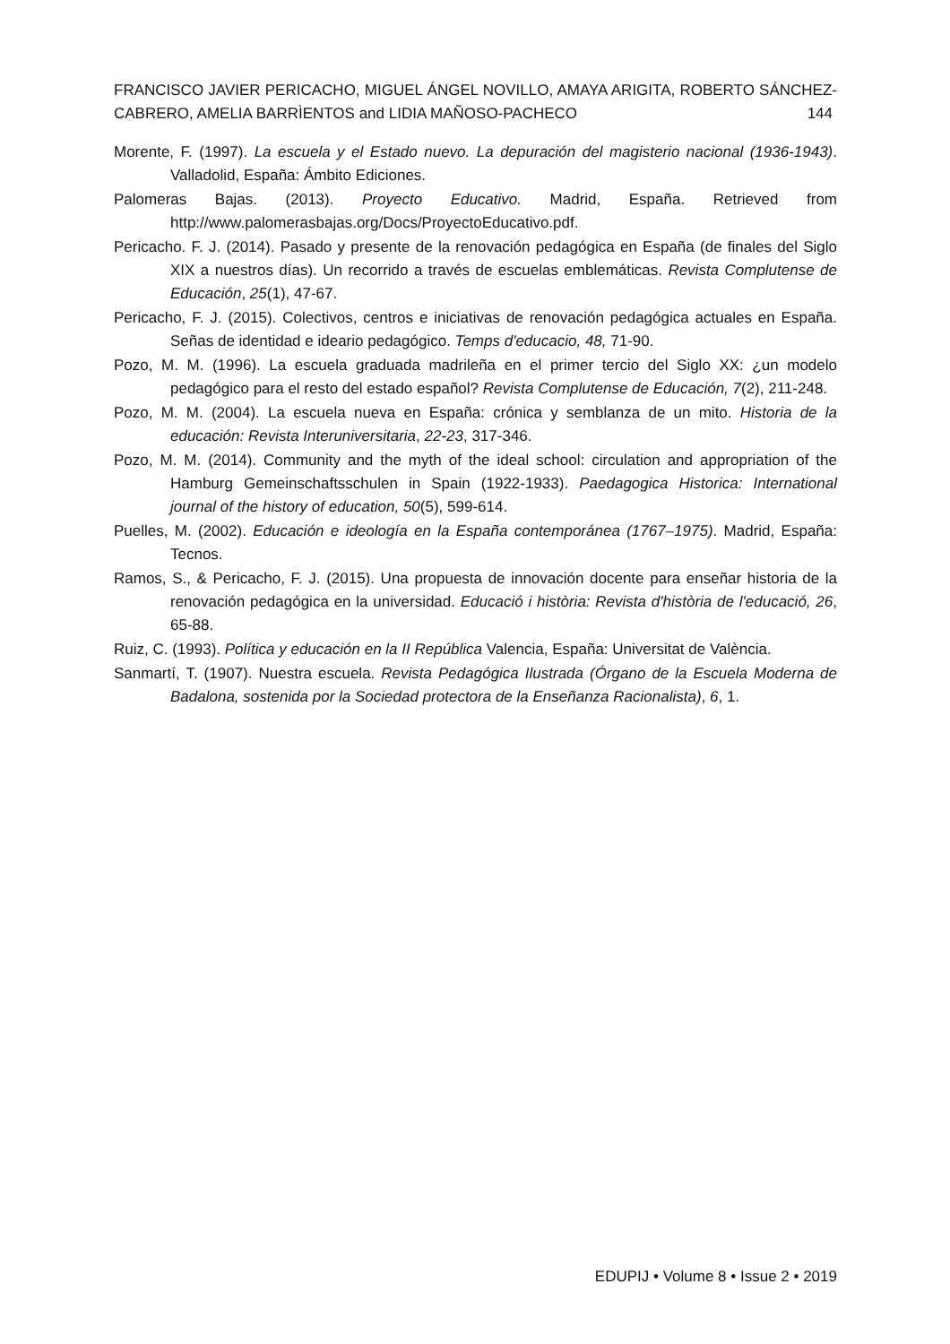FRANCISCO JAVIER PERICACHO, MIGUEL ÁNGEL NOVILLO, AMAYA ARIGITA, ROBERTO SÁNCHEZ-CABRERO, AMELIA BARRÌENTOS and LIDIA MAÑOSO-PACHECO 144
Morente, F. (1997). La escuela y el Estado nuevo. La depuración del magisterio nacional (1936-1943). Valladolid, España: Ámbito Ediciones.
Palomeras Bajas. (2013). Proyecto Educativo. Madrid, España. Retrieved from http://www.palomerasbajas.org/Docs/ProyectoEducativo.pdf.
Pericacho. F. J. (2014). Pasado y presente de la renovación pedagógica en España (de finales del Siglo XIX a nuestros días). Un recorrido a través de escuelas emblemáticas. Revista Complutense de Educación, 25(1), 47-67.
Pericacho, F. J. (2015). Colectivos, centros e iniciativas de renovación pedagógica actuales en España. Señas de identidad e ideario pedagógico. Temps d'educacio, 48, 71-90.
Pozo, M. M. (1996). La escuela graduada madrileña en el primer tercio del Siglo XX: ¿un modelo pedagógico para el resto del estado español? Revista Complutense de Educación, 7(2), 211-248.
Pozo, M. M. (2004). La escuela nueva en España: crónica y semblanza de un mito. Historia de la educación: Revista Interuniversitaria, 22-23, 317-346.
Pozo, M. M. (2014). Community and the myth of the ideal school: circulation and appropriation of the Hamburg Gemeinschaftsschulen in Spain (1922-1933). Paedagogica Historica: International journal of the history of education, 50(5), 599-614.
Puelles, M. (2002). Educación e ideología en la España contemporánea (1767–1975). Madrid, España: Tecnos.
Ramos, S., & Pericacho, F. J. (2015). Una propuesta de innovación docente para enseñar historia de la renovación pedagógica en la universidad. Educació i història: Revista d'història de l'educació, 26, 65-88.
Ruiz, C. (1993). Política y educación en la II República Valencia, España: Universitat de València.
Sanmartí, T. (1907). Nuestra escuela. Revista Pedagógica Ilustrada (Órgano de la Escuela Moderna de Badalona, sostenida por la Sociedad protectora de la Enseñanza Racionalista), 6, 1.
EDUPIJ • Volume 8 • Issue 2 • 2019